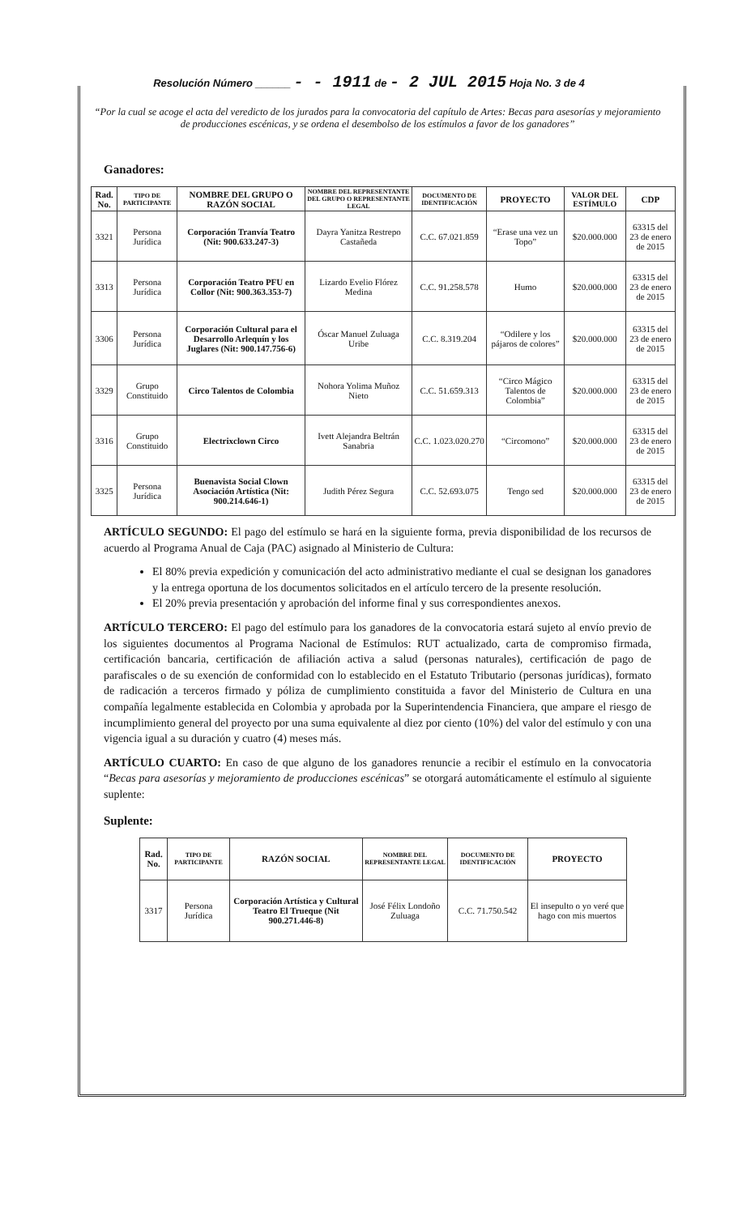Resolución Número ______ - - 1911 de - 2 JUL 2015 Hoja No. 3 de 4
“Por la cual se acoge el acta del veredicto de los jurados para la convocatoria del capítulo de Artes: Becas para asesorías y mejoramiento de producciones escénicas, y se ordena el desembolso de los estímulos a favor de los ganadores”
Ganadores:
| Rad. No. | TIPO DE PARTICIPANTE | NOMBRE DEL GRUPO O RAZÓN SOCIAL | NOMBRE DEL REPRESENTANTE DEL GRUPO O REPRESENTANTE LEGAL | DOCUMENTO DE IDENTIFICACIÓN | PROYECTO | VALOR DEL ESTÍMULO | CDP |
| --- | --- | --- | --- | --- | --- | --- | --- |
| 3321 | Persona Jurídica | Corporación Tranvía Teatro (Nit: 900.633.247-3) | Dayra Yanitza Restrepo Castañeda | C.C. 67.021.859 | “Erase una vez un Topo” | $20.000.000 | 63315 del 23 de enero de 2015 |
| 3313 | Persona Jurídica | Corporación Teatro PFU en Collor (Nit: 900.363.353-7) | Lizardo Evelio Flórez Medina | C.C. 91.258.578 | Humo | $20.000.000 | 63315 del 23 de enero de 2015 |
| 3306 | Persona Jurídica | Corporación Cultural para el Desarrollo Arlequín y los Juglares (Nit: 900.147.756-6) | Óscar Manuel Zuluaga Uribe | C.C. 8.319.204 | “Odilere y los pájaros de colores” | $20.000.000 | 63315 del 23 de enero de 2015 |
| 3329 | Grupo Constituido | Circo Talentos de Colombia | Nohora Yolima Muñoz Nieto | C.C. 51.659.313 | “Circo Mágico Talentos de Colombia” | $20.000.000 | 63315 del 23 de enero de 2015 |
| 3316 | Grupo Constituido | Electrixclown Circo | Ivett Alejandra Beltrán Sanabria | C.C. 1.023.020.270 | “Circomono” | $20.000.000 | 63315 del 23 de enero de 2015 |
| 3325 | Persona Jurídica | Buenavista Social Clown Asociación Artística (Nit: 900.214.646-1) | Judith Pérez Segura | C.C. 52.693.075 | Tengo sed | $20.000.000 | 63315 del 23 de enero de 2015 |
ARTÍCULO SEGUNDO: El pago del estímulo se hará en la siguiente forma, previa disponibilidad de los recursos de acuerdo al Programa Anual de Caja (PAC) asignado al Ministerio de Cultura:
El 80% previa expedición y comunicación del acto administrativo mediante el cual se designan los ganadores y la entrega oportuna de los documentos solicitados en el artículo tercero de la presente resolución.
El 20% previa presentación y aprobación del informe final y sus correspondientes anexos.
ARTÍCULO TERCERO: El pago del estímulo para los ganadores de la convocatoria estará sujeto al envío previo de los siguientes documentos al Programa Nacional de Estímulos: RUT actualizado, carta de compromiso firmada, certificación bancaria, certificación de afiliación activa a salud (personas naturales), certificación de pago de parafiscales o de su exención de conformidad con lo establecido en el Estatuto Tributario (personas jurídicas), formato de radicación a terceros firmado y póliza de cumplimiento constituida a favor del Ministerio de Cultura en una compañía legalmente establecida en Colombia y aprobada por la Superintendencia Financiera, que ampare el riesgo de incumplimiento general del proyecto por una suma equivalente al diez por ciento (10%) del valor del estímulo y con una vigencia igual a su duración y cuatro (4) meses más.
ARTÍCULO CUARTO: En caso de que alguno de los ganadores renuncie a recibir el estímulo en la convocatoria “Becas para asesorías y mejoramiento de producciones escénicas” se otorgará automáticamente el estímulo al siguiente suplente:
Suplente:
| Rad. No. | TIPO DE PARTICIPANTE | RAZÓN SOCIAL | NOMBRE DEL REPRESENTANTE LEGAL | DOCUMENTO DE IDENTIFICACIÓN | PROYECTO |
| --- | --- | --- | --- | --- | --- |
| 3317 | Persona Jurídica | Corporación Artística y Cultural Teatro El Trueque (Nit 900.271.446-8) | José Félix Londoño Zuluaga | C.C. 71.750.542 | El insepulto o yo veré que hago con mis muertos |